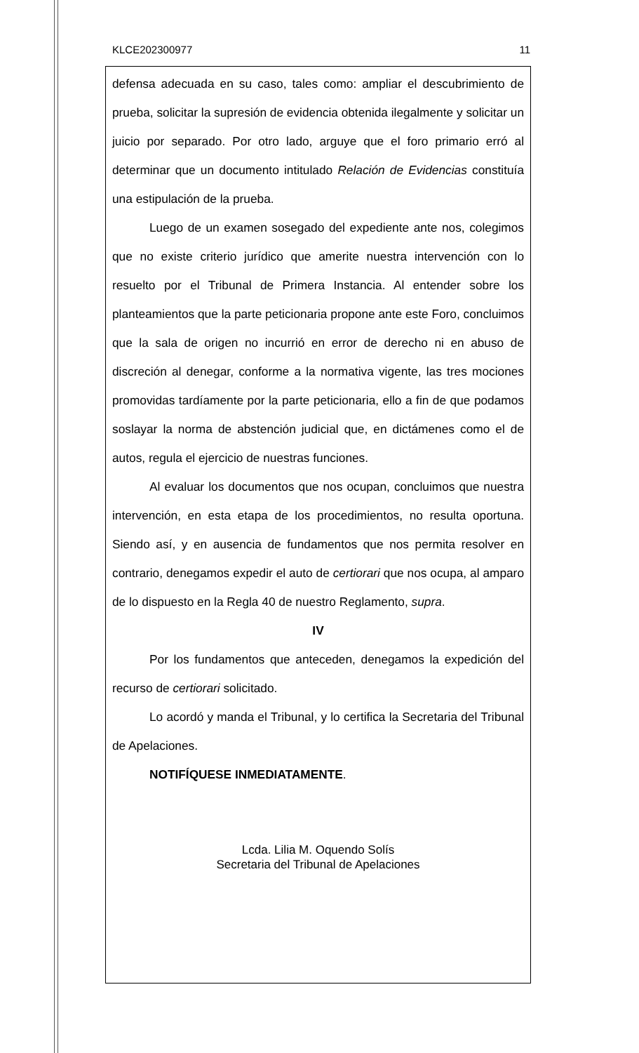KLCE202300977 11
defensa adecuada en su caso, tales como: ampliar el descubrimiento de prueba, solicitar la supresión de evidencia obtenida ilegalmente y solicitar un juicio por separado. Por otro lado, arguye que el foro primario erró al determinar que un documento intitulado Relación de Evidencias constituía una estipulación de la prueba.
Luego de un examen sosegado del expediente ante nos, colegimos que no existe criterio jurídico que amerite nuestra intervención con lo resuelto por el Tribunal de Primera Instancia. Al entender sobre los planteamientos que la parte peticionaria propone ante este Foro, concluimos que la sala de origen no incurrió en error de derecho ni en abuso de discreción al denegar, conforme a la normativa vigente, las tres mociones promovidas tardíamente por la parte peticionaria, ello a fin de que podamos soslayar la norma de abstención judicial que, en dictámenes como el de autos, regula el ejercicio de nuestras funciones.
Al evaluar los documentos que nos ocupan, concluimos que nuestra intervención, en esta etapa de los procedimientos, no resulta oportuna. Siendo así, y en ausencia de fundamentos que nos permita resolver en contrario, denegamos expedir el auto de certiorari que nos ocupa, al amparo de lo dispuesto en la Regla 40 de nuestro Reglamento, supra.
IV
Por los fundamentos que anteceden, denegamos la expedición del recurso de certiorari solicitado.
Lo acordó y manda el Tribunal, y lo certifica la Secretaria del Tribunal de Apelaciones.
NOTIFÍQUESE INMEDIATAMENTE.
Lcda. Lilia M. Oquendo Solís
Secretaria del Tribunal de Apelaciones